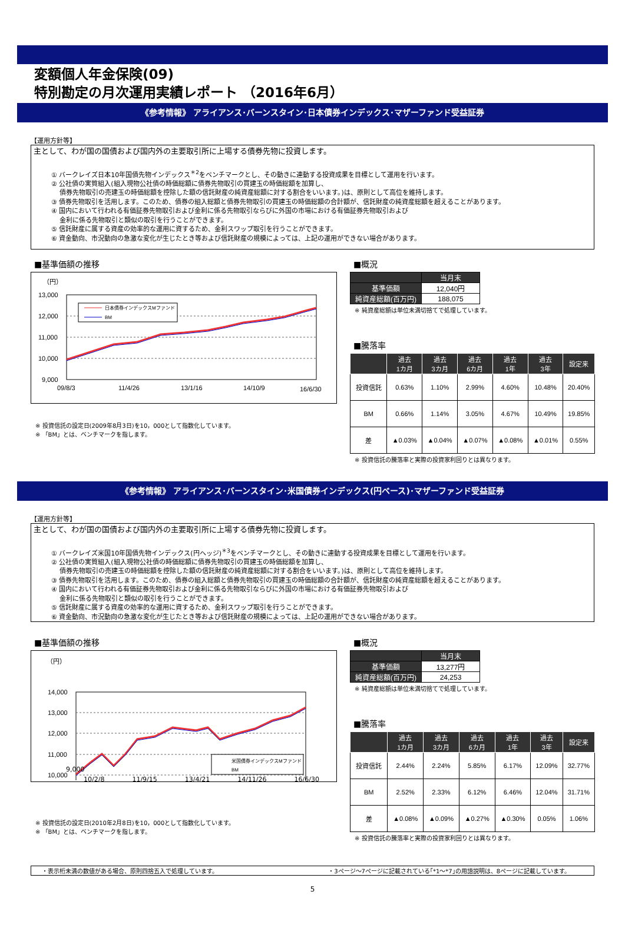変額個人年金保険(09)
特別勘定の月次運用実績レポート （2016年6月）
《参考情報》 アライアンス･バーンスタイン･日本債券インデックス･マザーファンド受益証券
【運用方針等】
主として、わが国の国債および国内外の主要取引所に上場する債券先物に投資します。
① バークレイズ日本10年国債先物インデックス<sup>＊2</sup>をベンチマークとし、その動きに連動する投資成果を目標として運用を行います。
② 公社債の実質組入(組入現物公社債の時価総額に債券先物取引の買建玉の時価総額を加算し、
　 債券先物取引の売建玉の時価総額を控除した額の信託財産の純資産総額に対する割合をいいます。)は、原則として高位を維持します。
③ 債券先物取引を活用します。このため、債券の組入総額と債券先物取引の買建玉の時価総額の合計額が、信託財産の純資産総額を超えることがあります。
④ 国内において行われる有価証券先物取引および金利に係る先物取引ならびに外国の市場における有価証券先物取引および
　 金利に係る先物取引と類似の取引を行うことができます。
⑤ 信託財産に属する資産の効率的な運用に資するため、金利スワップ取引を行うことができます。
⑥ 資金動向、市況動向の急激な変化が生じたとき等および信託財産の規模によっては、上記の運用ができない場合があります。
■基準価額の推移
（円）
13,000
12,000
11,000
10,000
9,000
日本債券インデックスMファンド
BM
09/8/3
11/4/26
13/1/16
14/10/9
16/6/30
※ 投資信託の設定日(2009年8月3日)を10，000として指数化しています。
※ 「BM」とは、ベンチマークを指します。
■概況
| | 当月末 |
| --- | --- |
| 基準価額 | 12,040円 |
| 純資産総額(百万円) | 188,075 |
※ 純資産総額は単位未満切捨てで処理しています。
■騰落率
| | 過去 1カ月 | 過去 3カ月 | 過去 6カ月 | 過去 1年 | 過去 3年 | 設定来 |
| --- | --- | --- | --- | --- | --- | --- |
| 投資信託 | 0.63% | 1.10% | 2.99% | 4.60% | 10.48% | 20.40% |
| BM | 0.66% | 1.14% | 3.05% | 4.67% | 10.49% | 19.85% |
| 差 | ▲0.03% | ▲0.04% | ▲0.07% | ▲0.08% | ▲0.01% | 0.55% |
※ 投資信託の騰落率と実際の投資家利回りとは異なります。
《参考情報》 アライアンス･バーンスタイン･米国債券インデックス(円ベース)･マザーファンド受益証券
【運用方針等】
主として、わが国の国債および国内外の主要取引所に上場する債券先物に投資します。
① バークレイズ米国10年国債先物インデックス(円ヘッジ)<sup>＊3</sup>をベンチマークとし、その動きに連動する投資成果を目標として運用を行います。
② 公社債の実質組入(組入現物公社債の時価総額に債券先物取引の買建玉の時価総額を加算し、
　 債券先物取引の売建玉の時価総額を控除した額の信託財産の純資産総額に対する割合をいいます。)は、原則として高位を維持します。
③ 債券先物取引を活用します。このため、債券の組入総額と債券先物取引の買建玉の時価総額の合計額が、信託財産の純資産総額を超えることがあります。
④ 国内において行われる有価証券先物取引および金利に係る先物取引ならびに外国の市場における有価証券先物取引および
　 金利に係る先物取引と類似の取引を行うことができます。
⑤ 信託財産に属する資産の効率的な運用に資するため、金利スワップ取引を行うことができます。
⑥ 資金動向、市況動向の急激な変化が生じたとき等および信託財産の規模によっては、上記の運用ができない場合があります。
■基準価額の推移
（円）
14,000
13,000
12,000
11,000
10,000
米国債券インデックスMファンド
BM
9,000
10/2/8 11/9/15 13/4/21 14/11/26 16/6/30
※ 投資信託の設定日(2010年2月8日)を10，000として指数化しています。
※ 「BM」とは、ベンチマークを指します。
■概況
| | 当月末 |
| --- | --- |
| 基準価額 | 13,277円 |
| 純資産総額(百万円) | 24,253 |
※ 純資産総額は単位未満切捨てで処理しています。
■騰落率
| | 過去 1カ月 | 過去 3カ月 | 過去 6カ月 | 過去 1年 | 過去 3年 | 設定来 |
| --- | --- | --- | --- | --- | --- | --- |
| 投資信託 | 2.44% | 2.24% | 5.85% | 6.17% | 12.09% | 32.77% |
| BM | 2.52% | 2.33% | 6.12% | 6.46% | 12.04% | 31.71% |
| 差 | ▲0.08% | ▲0.09% | ▲0.27% | ▲0.30% | 0.05% | 1.06% |
※ 投資信託の騰落率と実際の投資家利回りとは異なります。
・表示桁未満の数値がある場合、原則四捨五入で処理しています。 ・3ページ～7ページに記載されている｢*1～*7｣の用語説明は、8ページに記載しています。
5